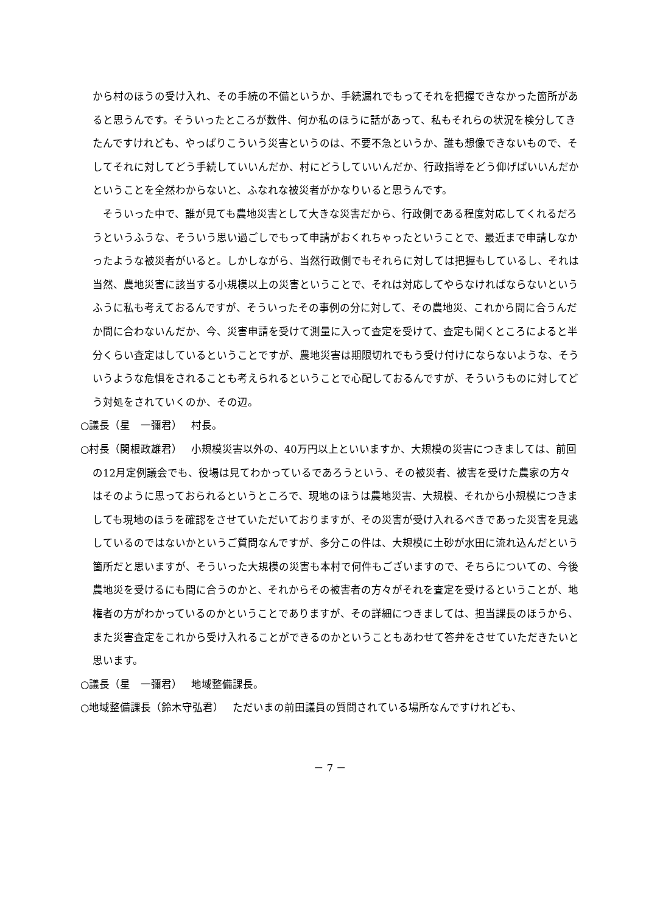から村のほうの受け入れ、その手続の不備というか、手続漏れでもってそれを把握できなかった箇所があると思うんです。そういったところが数件、何か私のほうに話があって、私もそれらの状況を検分してきたんですけれども、やっぱりこういう災害というのは、不要不急というか、誰も想像できないもので、そしてそれに対してどう手続していいんだか、村にどうしていいんだか、行政指導をどう仰げばいいんだかということを全然わからないと、ふなれな被災者がかなりいると思うんです。
　そういった中で、誰が見ても農地災害として大きな災害だから、行政側である程度対応してくれるだろうというふうな、そういう思い過ごしでもって申請がおくれちゃったということで、最近まで申請しなかったような被災者がいると。しかしながら、当然行政側でもそれらに対しては把握もしているし、それは当然、農地災害に該当する小規模以上の災害ということで、それは対応してやらなければならないというふうに私も考えておるんですが、そういったその事例の分に対して、その農地災、これから間に合うんだか間に合わないんだか、今、災害申請を受けて測量に入って査定を受けて、査定も聞くところによると半分くらい査定はしているということですが、農地災害は期限切れでもう受け付けにならないような、そういうような危惧をされることも考えられるということで心配しておるんですが、そういうものに対してどう対処をされていくのか、その辺。
○議長（星　一彌君）　 村長。
○村長（関根政雄君）　 小規模災害以外の、40万円以上といいますか、大規模の災害につきましては、前回の12月定例議会でも、役場は見てわかっているであろうという、その被災者、被害を受けた農家の方々はそのように思っておられるというところで、現地のほうは農地災害、大規模、それから小規模につきましても現地のほうを確認をさせていただいておりますが、その災害が受け入れるべきであった災害を見逃しているのではないかというご質問なんですが、多分この件は、大規模に土砂が水田に流れ込んだという箇所だと思いますが、そういった大規模の災害も本村で何件もございますので、そちらについての、今後農地災を受けるにも間に合うのかと、それからその被害者の方々がそれを査定を受けるということが、地権者の方がわかっているのかということでありますが、その詳細につきましては、担当課長のほうから、また災害査定をこれから受け入れることができるのかということもあわせて答弁をさせていただきたいと思います。
○議長（星　一彌君）　 地域整備課長。
○地域整備課長（鈴木守弘君）　 ただいまの前田議員の質問されている場所なんですけれども、
－ 7 －